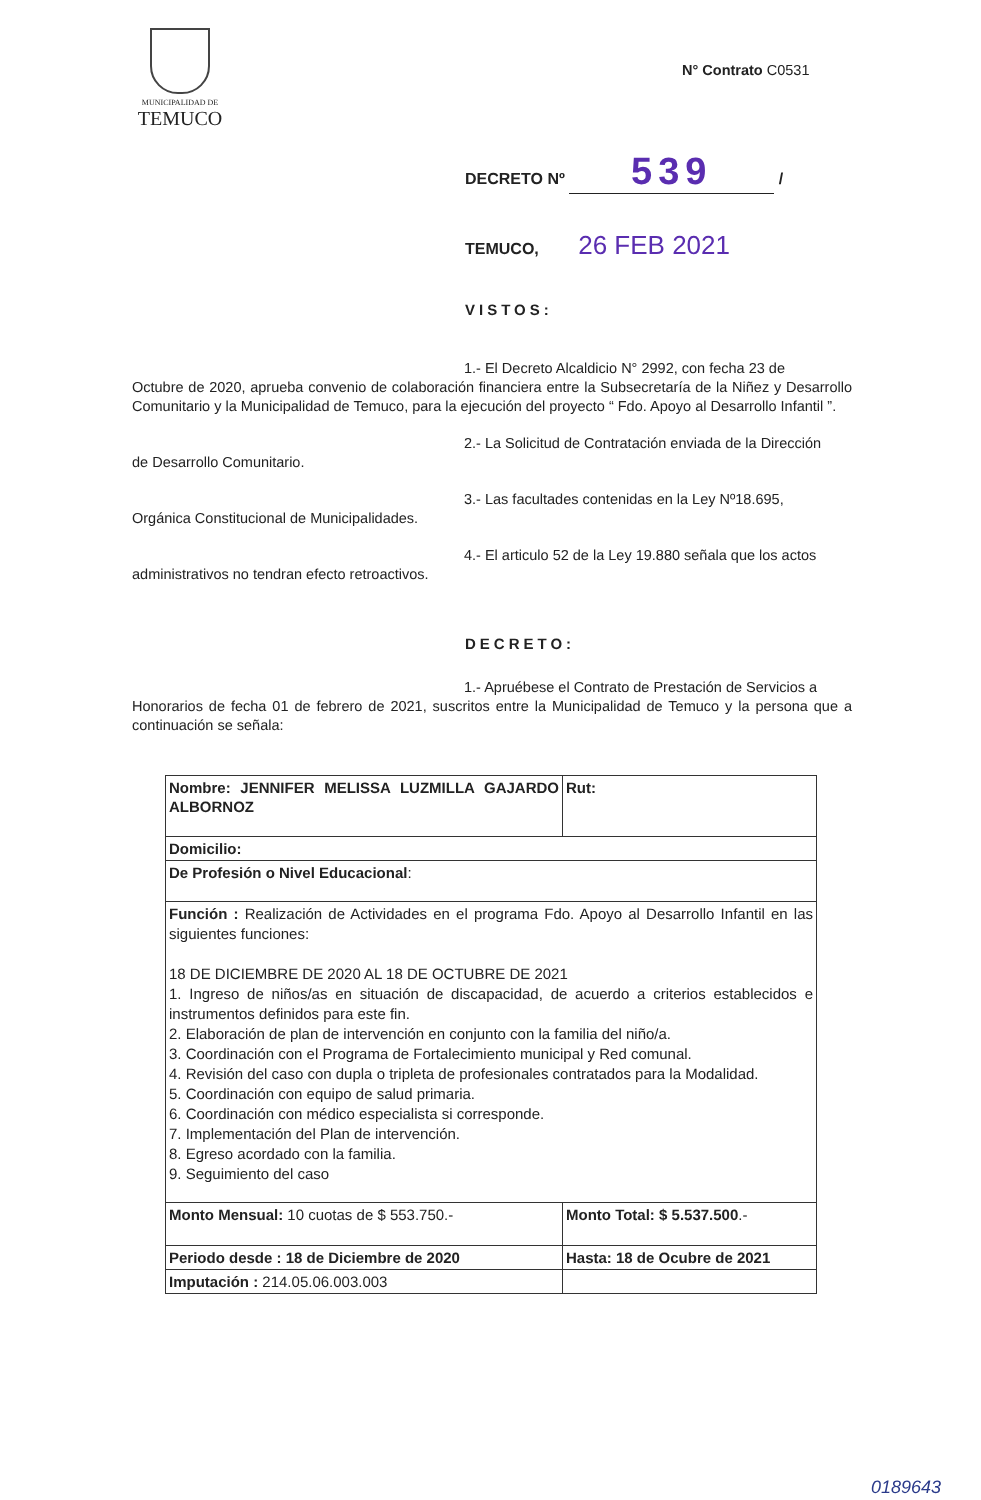MUNICIPALIDAD DE
TEMUCO
N° Contrato C0531
DECRETO Nº 539 /
TEMUCO, 26 FEB 2021
VISTOS:
1.- El Decreto Alcaldicio N° 2992, con fecha 23 de
Octubre de 2020, aprueba convenio de colaboración financiera entre la Subsecretaría de la Niñez y Desarrollo Comunitario y la Municipalidad de Temuco, para la ejecución del proyecto “ Fdo. Apoyo al Desarrollo Infantil ”.
2.- La Solicitud de Contratación enviada de la Dirección
de Desarrollo Comunitario.
3.- Las facultades contenidas en la Ley Nº18.695,
Orgánica Constitucional de Municipalidades.
4.- El articulo 52 de la Ley 19.880 señala que los actos
administrativos no tendran efecto retroactivos.
DECRETO:
1.- Apruébese el Contrato de Prestación de Servicios a
Honorarios de fecha 01 de febrero de 2021, suscritos entre la Municipalidad de Temuco y la persona que a continuación se señala:
| Nombre: JENNIFER MELISSA LUZMILLA GAJARDO ALBORNOZ | Rut: |
| Domicilio: | |
| De Profesión o Nivel Educacional : | |
| Función : Realización de Actividades en el programa Fdo. Apoyo al Desarrollo Infantil en las siguientes funciones: 18 DE DICIEMBRE DE 2020 AL 18 DE OCTUBRE DE 2021 1. Ingreso de niños/as en situación de discapacidad, de acuerdo a criterios establecidos e instrumentos definidos para este fin. 2. Elaboración de plan de intervención en conjunto con la familia del niño/a. 3. Coordinación con el Programa de Fortalecimiento municipal y Red comunal. 4. Revisión del caso con dupla o tripleta de profesionales contratados para la Modalidad. 5. Coordinación con equipo de salud primaria. 6. Coordinación con médico especialista si corresponde. 7. Implementación del Plan de intervención. 8. Egreso acordado con la familia. 9. Seguimiento del caso | |
| Monto Mensual: 10 cuotas de $ 553.750.- | Monto Total: $ 5.537.500 .- |
| Periodo desde : 18 de Diciembre de 2020 | Hasta: 18 de Ocubre de 2021 |
| Imputación : 214.05.06.003.003 | |
0189643